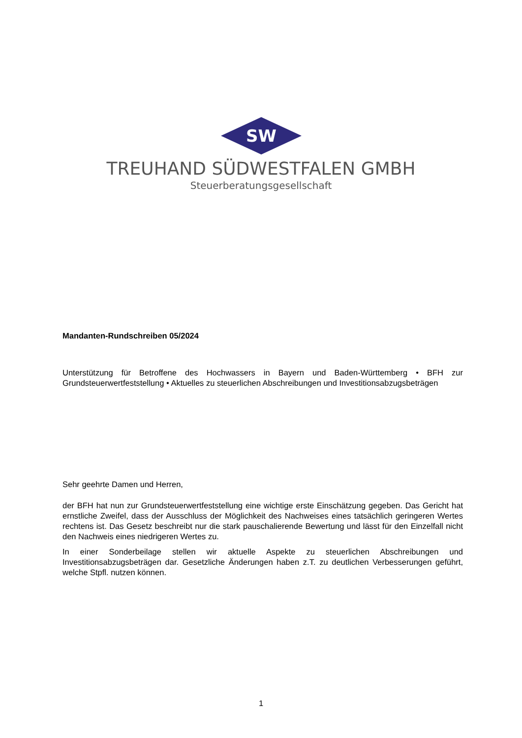SW
TREUHAND SÜDWESTFALEN GMBH
Steuerberatungsgesellschaft
Mandanten-Rundschreiben 05/2024
Unterstützung für Betroffene des Hochwassers in Bayern und Baden-Württemberg • BFH zur Grundsteuerwertfeststellung • Aktuelles zu steuerlichen Abschreibungen und Investitionsabzugsbeträgen
Sehr geehrte Damen und Herren,
der BFH hat nun zur Grundsteuerwertfeststellung eine wichtige erste Einschätzung gegeben. Das Gericht hat ernstliche Zweifel, dass der Ausschluss der Möglichkeit des Nachweises eines tatsächlich geringeren Wertes rechtens ist. Das Gesetz beschreibt nur die stark pauschalierende Bewertung und lässt für den Einzelfall nicht den Nachweis eines niedrigeren Wertes zu.
In einer Sonderbeilage stellen wir aktuelle Aspekte zu steuerlichen Abschreibungen und Investitionsabzugsbeträgen dar. Gesetzliche Änderungen haben z.T. zu deutlichen Verbesserungen geführt, welche Stpfl. nutzen können.
1